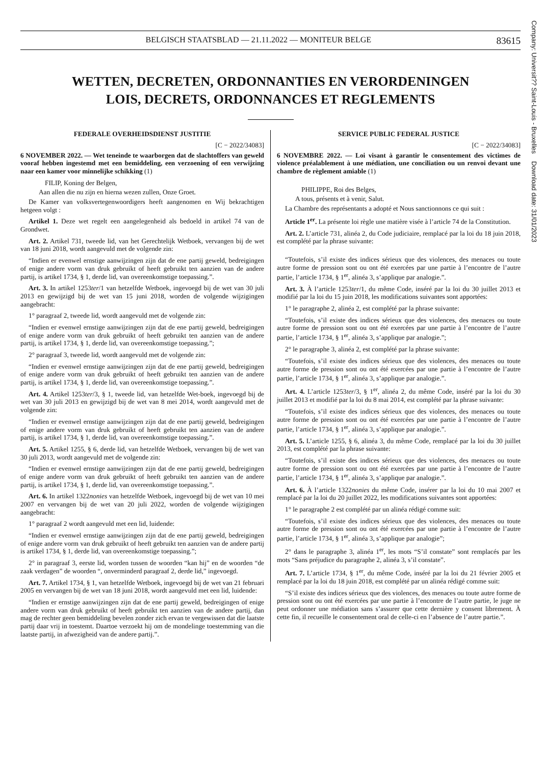Company: Universit?? Saint-Louis - Bruxelles Download date: 31/01/2023
BELGISCH STAATSBLAD — 21.11.2022 — MONITEUR BELGE 83615
WETTEN, DECRETEN, ORDONNANTIES EN VERORDENINGEN
LOIS, DECRETS, ORDONNANCES ET REGLEMENTS
FEDERALE OVERHEIDSDIENST JUSTITIE
[C − 2022/34083]
6 NOVEMBER 2022. — Wet teneinde te waarborgen dat de slachtoffers van geweld vooraf hebben ingestemd met een bemiddeling, een verzoening of een verwijzing naar een kamer voor minnelijke schikking (1)
FILIP, Koning der Belgen,
Aan allen die nu zijn en hierna wezen zullen, Onze Groet.
De Kamer van volksvertegenwoordigers heeft aangenomen en Wij bekrachtigen hetgeen volgt :
Artikel 1. Deze wet regelt een aangelegenheid als bedoeld in artikel 74 van de Grondwet.
Art. 2. Artikel 731, tweede lid, van het Gerechtelijk Wetboek, vervangen bij de wet van 18 juni 2018, wordt aangevuld met de volgende zin:
“Indien er evenwel ernstige aanwijzingen zijn dat de ene partij geweld, bedreigingen of enige andere vorm van druk gebruikt of heeft gebruikt ten aanzien van de andere partij, is artikel 1734, § 1, derde lid, van overeenkomstige toepassing.”.
Art. 3. In artikel 1253ter/1 van hetzelfde Wetboek, ingevoegd bij de wet van 30 juli 2013 en gewijzigd bij de wet van 15 juni 2018, worden de volgende wijzigingen aangebracht:
1° paragraaf 2, tweede lid, wordt aangevuld met de volgende zin:
“Indien er evenwel ernstige aanwijzingen zijn dat de ene partij geweld, bedreigingen of enige andere vorm van druk gebruikt of heeft gebruikt ten aanzien van de andere partij, is artikel 1734, § 1, derde lid, van overeenkomstige toepassing.”;
2° paragraaf 3, tweede lid, wordt aangevuld met de volgende zin:
“Indien er evenwel ernstige aanwijzingen zijn dat de ene partij geweld, bedreigingen of enige andere vorm van druk gebruikt of heeft gebruikt ten aanzien van de andere partij, is artikel 1734, § 1, derde lid, van overeenkomstige toepassing.”.
Art. 4. Artikel 1253ter/3, § 1, tweede lid, van hetzelfde Wet-boek, ingevoegd bij de wet van 30 juli 2013 en gewijzigd bij de wet van 8 mei 2014, wordt aangevuld met de volgende zin:
“Indien er evenwel ernstige aanwijzingen zijn dat de ene partij geweld, bedreigingen of enige andere vorm van druk gebruikt of heeft gebruikt ten aanzien van de andere partij, is artikel 1734, § 1, derde lid, van overeenkomstige toepassing.”.
Art. 5. Artikel 1255, § 6, derde lid, van hetzelfde Wetboek, vervangen bij de wet van 30 juli 2013, wordt aangevuld met de volgende zin:
“Indien er evenwel ernstige aanwijzingen zijn dat de ene partij geweld, bedreigingen of enige andere vorm van druk gebruikt of heeft gebruikt ten aanzien van de andere partij, is artikel 1734, § 1, derde lid, van overeenkomstige toepassing.”.
Art. 6. In artikel 1322nonies van hetzelfde Wetboek, ingevoegd bij de wet van 10 mei 2007 en vervangen bij de wet van 20 juli 2022, worden de volgende wijzigingen aangebracht:
1° paragraaf 2 wordt aangevuld met een lid, luidende:
“Indien er evenwel ernstige aanwijzingen zijn dat de ene partij geweld, bedreigingen of enige andere vorm van druk gebruikt of heeft gebruikt ten aanzien van de andere partij is artikel 1734, § 1, derde lid, van overeenkomstige toepassing.”;
2° in paragraaf 3, eerste lid, worden tussen de woorden “kan hij” en de woorden “de zaak verdagen” de woorden “, onverminderd paragraaf 2, derde lid,” ingevoegd.
Art. 7. Artikel 1734, § 1, van hetzelfde Wetboek, ingevoegd bij de wet van 21 februari 2005 en vervangen bij de wet van 18 juni 2018, wordt aangevuld met een lid, luidende:
“Indien er ernstige aanwijzingen zijn dat de ene partij geweld, bedreigingen of enige andere vorm van druk gebruikt of heeft gebruikt ten aanzien van de andere partij, dan mag de rechter geen bemiddeling bevelen zonder zich ervan te vergewissen dat die laatste partij daar vrij in toestemt. Daartoe verzoekt hij om de mondelinge toestemming van die laatste partij, in afwezigheid van de andere partij.”.
SERVICE PUBLIC FEDERAL JUSTICE
[C − 2022/34083]
6 NOVEMBRE 2022. — Loi visant à garantir le consentement des victimes de violence préalablement à une médiation, une conciliation ou un renvoi devant une chambre de règlement amiable (1)
PHILIPPE, Roi des Belges,
A tous, présents et à venir, Salut.
La Chambre des représentants a adopté et Nous sanctionnons ce qui suit :
Article 1<sup>er</sup>. La présente loi règle une matière visée à l’article 74 de la Constitution.
Art. 2. L’article 731, alinéa 2, du Code judiciaire, remplacé par la loi du 18 juin 2018, est complété par la phrase suivante:
“Toutefois, s’il existe des indices sérieux que des violences, des menaces ou toute autre forme de pression sont ou ont été exercées par une partie à l’encontre de l’autre partie, l’article 1734, § 1<sup>er</sup>, alinéa 3, s’applique par analogie.”.
Art. 3. À l’article 1253ter/1, du même Code, inséré par la loi du 30 juillet 2013 et modifié par la loi du 15 juin 2018, les modifications suivantes sont apportées:
1° le paragraphe 2, alinéa 2, est complété par la phrase suivante:
“Toutefois, s’il existe des indices sérieux que des violences, des menaces ou toute autre forme de pression sont ou ont été exercées par une partie à l’encontre de l’autre partie, l’article 1734, § 1<sup>er</sup>, alinéa 3, s’applique par analogie.”;
2° le paragraphe 3, alinéa 2, est complété par la phrase suivante:
“Toutefois, s’il existe des indices sérieux que des violences, des menaces ou toute autre forme de pression sont ou ont été exercées par une partie à l’encontre de l’autre partie, l’article 1734, § 1<sup>er</sup>, alinéa 3, s’applique par analogie.”.
Art. 4. L’article 1253ter/3, § 1<sup>er</sup>, alinéa 2, du même Code, inséré par la loi du 30 juillet 2013 et modifié par la loi du 8 mai 2014, est complété par la phrase suivante:
“Toutefois, s’il existe des indices sérieux que des violences, des menaces ou toute autre forme de pression sont ou ont été exercées par une partie à l’encontre de l’autre partie, l’article 1734, § 1<sup>er</sup>, alinéa 3, s’applique par analogie.”.
Art. 5. L’article 1255, § 6, alinéa 3, du même Code, remplacé par la loi du 30 juillet 2013, est complété par la phrase suivante:
“Toutefois, s’il existe des indices sérieux que des violences, des menaces ou toute autre forme de pression sont ou ont été exercées par une partie à l’encontre de l’autre partie, l’article 1734, § 1<sup>er</sup>, alinéa 3, s’applique par analogie.”.
Art. 6. À l’article 1322nonies du même Code, insérer par la loi du 10 mai 2007 et remplacé par la loi du 20 juillet 2022, les modifications suivantes sont apportées:
1° le paragraphe 2 est complété par un alinéa rédigé comme suit:
“Toutefois, s’il existe des indices sérieux que des violences, des menaces ou toute autre forme de pression sont ou ont été exercées par une partie à l’encontre de l’autre partie, l’article 1734, § 1<sup>er</sup>, alinéa 3, s’applique par analogie”;
2° dans le paragraphe 3, alinéa 1<sup>er</sup>, les mots “S’il constate” sont remplacés par les mots “Sans préjudice du paragraphe 2, alinéa 3, s’il constate”.
Art. 7. L’article 1734, § 1<sup>er</sup>, du même Code, inséré par la loi du 21 février 2005 et remplacé par la loi du 18 juin 2018, est complété par un alinéa rédigé comme suit:
“S’il existe des indices sérieux que des violences, des menaces ou toute autre forme de pression sont ou ont été exercées par une partie à l’encontre de l’autre partie, le juge ne peut ordonner une médiation sans s’assurer que cette dernière y consent librement. À cette fin, il recueille le consentement oral de celle-ci en l’absence de l’autre partie.”.